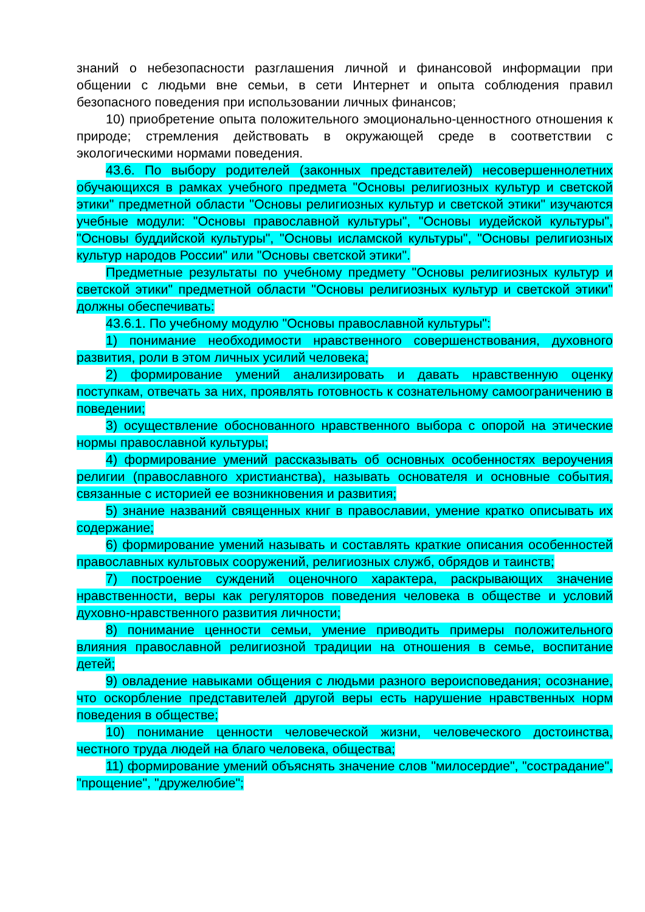знаний о небезопасности разглашения личной и финансовой информации при общении с людьми вне семьи, в сети Интернет и опыта соблюдения правил безопасного поведения при использовании личных финансов;
10) приобретение опыта положительного эмоционально-ценностного отношения к природе; стремления действовать в окружающей среде в соответствии с экологическими нормами поведения.
43.6. По выбору родителей (законных представителей) несовершеннолетних обучающихся в рамках учебного предмета "Основы религиозных культур и светской этики" предметной области "Основы религиозных культур и светской этики" изучаются учебные модули: "Основы православной культуры", "Основы иудейской культуры", "Основы буддийской культуры", "Основы исламской культуры", "Основы религиозных культур народов России" или "Основы светской этики".
Предметные результаты по учебному предмету "Основы религиозных культур и светской этики" предметной области "Основы религиозных культур и светской этики" должны обеспечивать:
43.6.1. По учебному модулю "Основы православной культуры":
1) понимание необходимости нравственного совершенствования, духовного развития, роли в этом личных усилий человека;
2) формирование умений анализировать и давать нравственную оценку поступкам, отвечать за них, проявлять готовность к сознательному самоограничению в поведении;
3) осуществление обоснованного нравственного выбора с опорой на этические нормы православной культуры;
4) формирование умений рассказывать об основных особенностях вероучения религии (православного христианства), называть основателя и основные события, связанные с историей ее возникновения и развития;
5) знание названий священных книг в православии, умение кратко описывать их содержание;
6) формирование умений называть и составлять краткие описания особенностей православных культовых сооружений, религиозных служб, обрядов и таинств;
7) построение суждений оценочного характера, раскрывающих значение нравственности, веры как регуляторов поведения человека в обществе и условий духовно-нравственного развития личности;
8) понимание ценности семьи, умение приводить примеры положительного влияния православной религиозной традиции на отношения в семье, воспитание детей;
9) овладение навыками общения с людьми разного вероисповедания; осознание, что оскорбление представителей другой веры есть нарушение нравственных норм поведения в обществе;
10) понимание ценности человеческой жизни, человеческого достоинства, честного труда людей на благо человека, общества;
11) формирование умений объяснять значение слов "милосердие", "сострадание", "прощение", "дружелюбие";